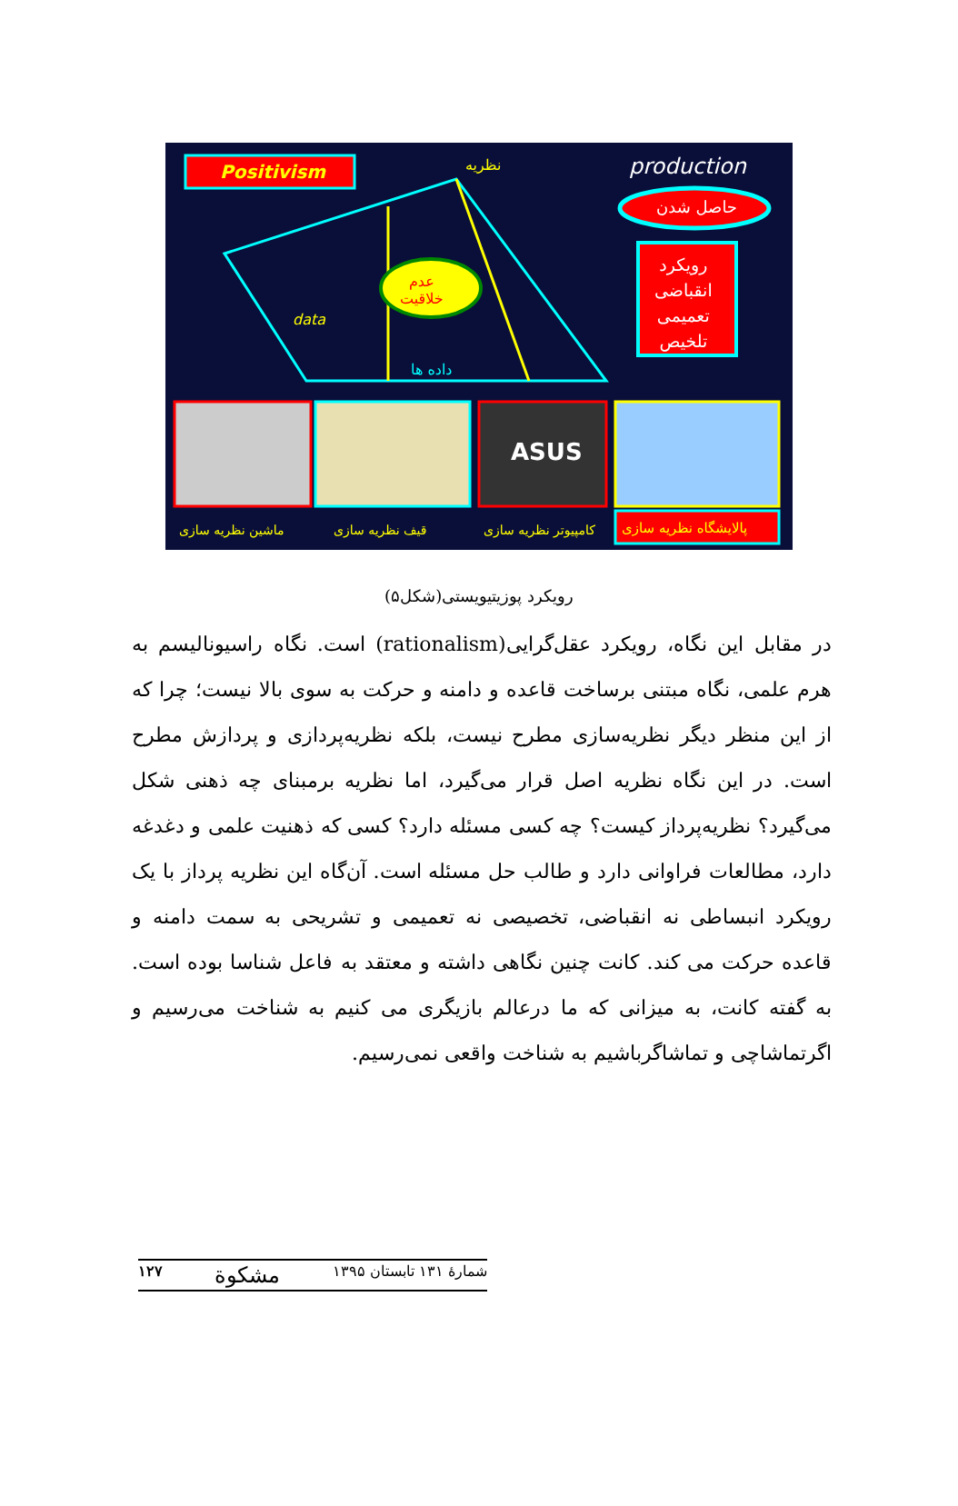Positivism نظریه production
حاصل شدن
رویکرد
انقباضی
تعمیمی
تلخیص
عدم
خلاقیت
data
داده ها
ماشین نظریه سازی قیف نظریه سازی کامپیوتر نظریه سازی پالایشگاه نظریه سازی
ASUS
رویکرد پوزیتیویستی(شکل۵)
در مقابل این نگاه، رویکرد عقل‌گرایی(rationalism) است. نگاه راسیونالیسم به هرم علمی، نگاه مبتنی برساخت قاعده و دامنه و حرکت به سوی بالا نیست؛ چرا که از این منظر دیگر نظریه‌سازی مطرح نیست، بلکه نظریه‌پردازی و پردازش مطرح است. در این نگاه نظریه اصل قرار می‌گیرد، اما نظریه برمبنای چه ذهنی شکل می‌گیرد؟ نظریه‌پرداز کیست؟ چه کسی مسئله دارد؟ کسی که ذهنیت علمی و دغدغه دارد، مطالعات فراوانی دارد و طالب حل مسئله است. آن‌گاه این نظریه پرداز با یک رویکرد انبساطی نه انقباضی، تخصیصی نه تعمیمی و تشریحی به سمت دامنه و قاعده حرکت می کند. کانت چنین نگاهی داشته و معتقد به فاعل شناسا بوده است. به گفته کانت، به میزانی که ما درعالم بازیگری می کنیم به شناخت می‌رسیم و اگرتماشاچی و تماشاگرباشیم به شناخت واقعی نمی‌رسیم.
۱۲۷ مشکوة شمارهٔ ۱۳۱ تابستان ۱۳۹۵